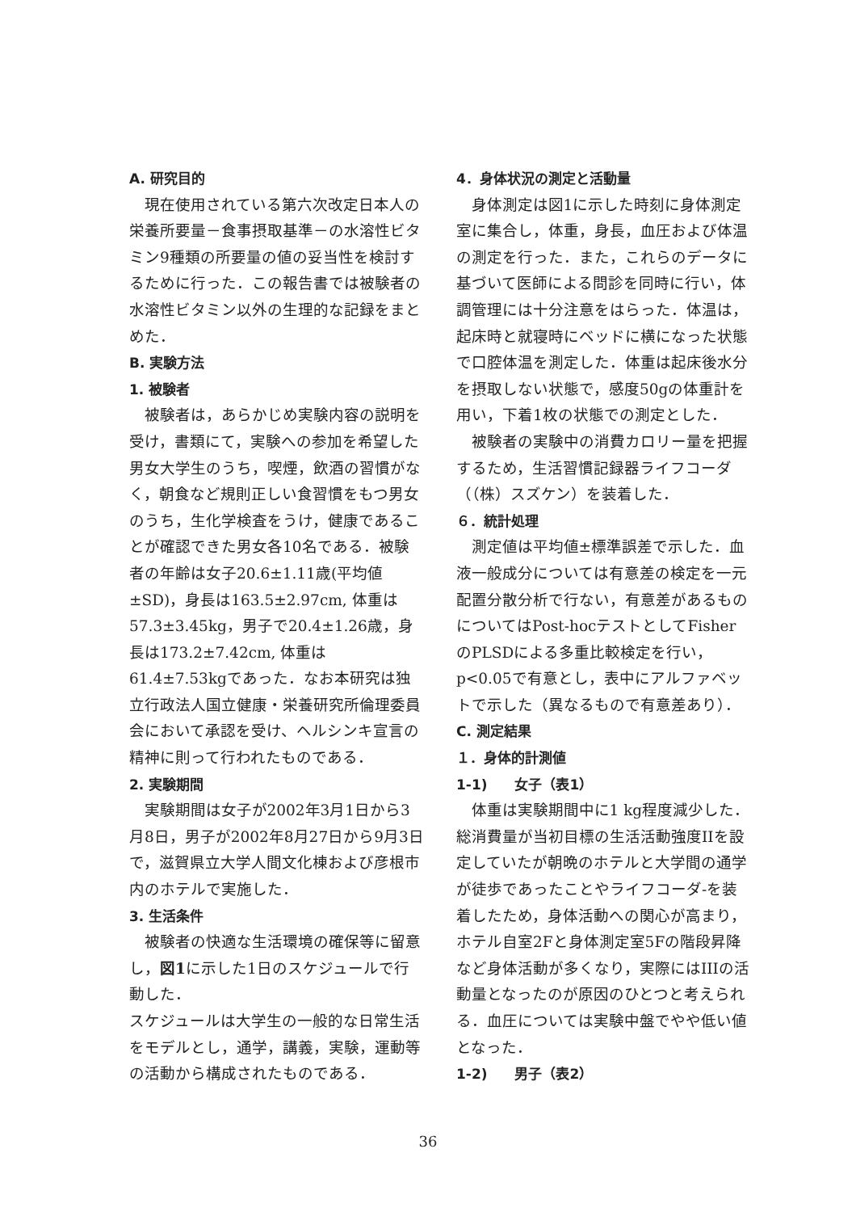A. 研究目的
現在使用されている第六次改定日本人の栄養所要量－食事摂取基準－の水溶性ビタミン9種類の所要量の値の妥当性を検討するために行った．この報告書では被験者の水溶性ビタミン以外の生理的な記録をまとめた．
B. 実験方法
1. 被験者
被験者は，あらかじめ実験内容の説明を受け，書類にて，実験への参加を希望した男女大学生のうち，喫煙，飲酒の習慣がなく，朝食など規則正しい食習慣をもつ男女のうち，生化学検査をうけ，健康であることが確認できた男女各10名である．被験者の年齢は女子20.6±1.11歳(平均値±SD)，身長は163.5±2.97cm, 体重は57.3±3.45kg，男子で20.4±1.26歳，身長は173.2±7.42cm, 体重は61.4±7.53kgであった．なお本研究は独立行政法人国立健康・栄養研究所倫理委員会において承認を受け、ヘルシンキ宣言の精神に則って行われたものである．
2. 実験期間
実験期間は女子が2002年3月1日から3月8日，男子が2002年8月27日から9月3日で，滋賀県立大学人間文化棟および彦根市内のホテルで実施した．
3. 生活条件
被験者の快適な生活環境の確保等に留意し，図1に示した1日のスケジュールで行動した．
スケジュールは大学生の一般的な日常生活をモデルとし，通学，講義，実験，運動等の活動から構成されたものである．
4．身体状況の測定と活動量
身体測定は図1に示した時刻に身体測定室に集合し，体重，身長，血圧および体温の測定を行った．また，これらのデータに基づいて医師による問診を同時に行い，体調管理には十分注意をはらった．体温は，起床時と就寝時にベッドに横になった状態で口腔体温を測定した．体重は起床後水分を摂取しない状態で，感度50gの体重計を用い，下着1枚の状態での測定とした．
被験者の実験中の消費カロリー量を把握するため，生活習慣記録器ライフコーダ（（株）スズケン）を装着した．
６．統計処理
測定値は平均値±標準誤差で示した．血液一般成分については有意差の検定を一元配置分散分析で行ない，有意差があるものについてはPost-hocテストとしてFisherのPLSDによる多重比較検定を行い，p<0.05で有意とし，表中にアルファベットで示した（異なるもので有意差あり）．
C. 測定結果
１．身体的計測値
1-1)　　女子（表1）
体重は実験期間中に1 kg程度減少した．総消費量が当初目標の生活活動強度IIを設定していたが朝晩のホテルと大学間の通学が徒歩であったことやライフコーダ-を装着したため，身体活動への関心が高まり，ホテル自室2Fと身体測定室5Fの階段昇降など身体活動が多くなり，実際にはIIIの活動量となったのが原因のひとつと考えられる．血圧については実験中盤でやや低い値となった．
1-2)　　男子（表2）
36